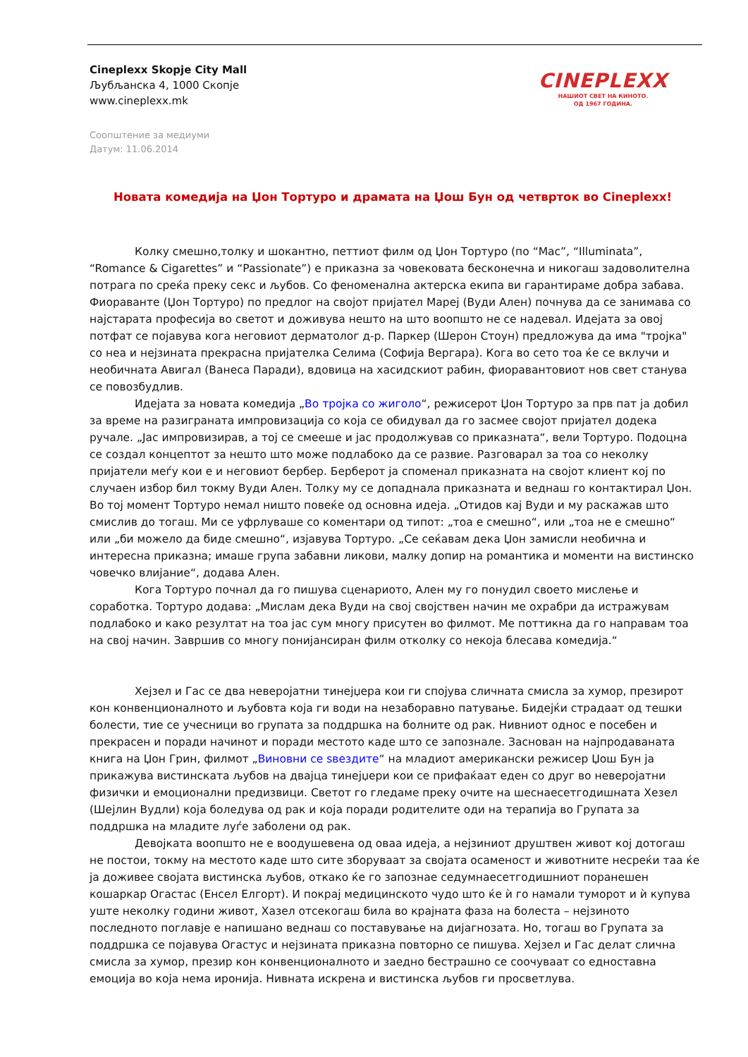Cineplexx Skopje City Mall
Љубљанска 4, 1000 Скопје
www.cineplexx.mk
CINEPLEXX
НАШИОТ СВЕТ НА КИНОТО.
ОД 1967 ГОДИНА.
Соопштение за медиуми
Датум: 11.06.2014
Новата комедија на Џон Тортуро и драмата на Џош Бун од четврток во Cineplexx!
Колку смешно,толку и шокантно, петтиот филм од Џон Тортуро (по “Mac”, “Illuminata”, “Romance & Cigarettes” и “Passionate”) е приказна за човековата бесконечна и никогаш задоволителна потрага по среќа преку секс и љубов. Со феноменална актерска екипа ви гарантираме добра забава. Фиораванте (Џон Тортуро) по предлог на својот пријател Мареј (Вуди Ален) почнува да се занимава со најстарата професија во светот и доживува нешто на што воопшто не се надевал. Идејата за овој потфат се појавува кога неговиот дерматолог д-р. Паркер (Шерон Стоун) предложува да има "тројка" со неа и нејзината прекрасна пријателка Селима (Софија Вергара). Кога во сето тоа ќе се вклучи и необичната Авигал (Ванеса Паради), вдовица на хасидскиот рабин, фиоравантовиот нов свет станува се повозбудлив.
Идејата за новата комедија „Во тројка со жиголо“, режисерот Џон Тортуро за прв пат ја добил за време на разиграната импровизација со која се обидувал да го засмее својот пријател додека ручале. „Јас импровизирав, а тој се смееше и јас продолжував со приказната“, вели Тортуро. Подоцна се создал концептот за нешто што може подлабоко да се развие. Разговарал за тоа со неколку пријатели меѓу кои е и неговиот бербер. Берберот ја споменал приказната на својот клиент кој по случаен избор бил токму Вуди Ален. Толку му се допаднала приказната и веднаш го контактирал Џон. Во тој момент Тортуро немал ништо повеќе од основна идеја. „Отидов кај Вуди и му раскажав што смислив до тогаш. Ми се уфрлуваше со коментари од типот: „тоа е смешно“, или „тоа не е смешно“ или „би можело да биде смешно“, изјавува Тортуро. „Се сеќавам дека Џон замисли необична и интересна приказна; имаше група забавни ликови, малку допир на романтика и моменти на вистинско човечко влијание“, додава Ален.
Кога Тортуро почнал да го пишува сценариото, Ален му го понудил своето мислење и соработка. Тортуро додава: „Мислам дека Вуди на свој својствен начин ме охрабри да истражувам подлабоко и како резултат на тоа јас сум многу присутен во филмот. Ме поттикна да го направам тоа на свој начин. Завршив со многу понијансиран филм отколку со некоја блесава комедија.“
Хејзел и Гас се два неверојатни тинејџера кои ги спојува сличната смисла за хумор, презирот кон конвенционалното и љубовта која ги води на незаборавно патување. Бидејќи страдаат од тешки болести, тие се учесници во групата за поддршка на болните од рак. Нивниот однос е посебен и прекрасен и поради начинот и поради местото каде што се запознале. Заснован на најпродаваната книга на Џон Грин, филмот „Виновни се sвездите“ на младиот американски режисер Џош Бун ја прикажува вистинската љубов на двајца тинејџери кои се прифаќаат еден со друг во неверојатни физички и емоционални предизвици. Светот го гледаме преку очите на шеснаесетгодишната Хезел (Шејлин Вудли) која боледува од рак и која поради родителите оди на терапија во Групата за поддршка на младите луѓе заболени од рак.
Девојката воопшто не е воодушевена од оваа идеја, а нејзиниот друштвен живот кој дотогаш не постои, токму на местото каде што сите зборуваат за својата осаменост и животните несреќи таа ќе ја доживее својата вистинска љубов, откако ќе го запознае седумнаесетгодишниот поранешен кошаркар Огастас (Енсел Елгорт). И покрај медицинското чудо што ќе ѝ го намали туморот и ѝ купува уште неколку години живот, Хазел отсекогаш била во крајната фаза на болеста – нејзиното последното поглавје е напишано веднаш со поставување на дијагнозата. Но, тогаш во Групата за поддршка се појавува Огастус и нејзината приказна повторно се пишува. Хејзел и Гас делат слична смисла за хумор, презир кон конвенционалното и заедно бестрашно се соочуваат со едноставна емоција во која нема иронија. Нивната искрена и вистинска љубов ги просветлува.